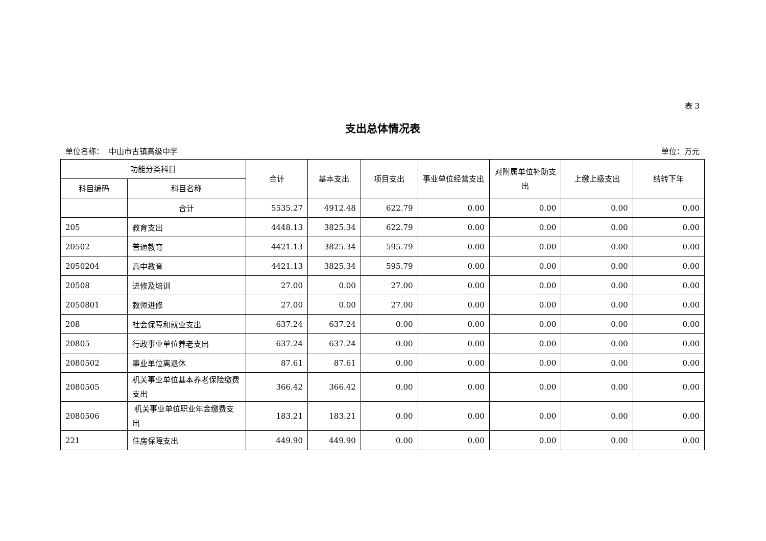表 3
支出总体情况表
单位名称： 中山市古镇高级中学 单位：万元
| 功能分类科目 | | 合计 | 基本支出 | 项目支出 | 事业单位经营支出 | 对附属单位补助支出 | 上缴上级支出 | 结转下年 |
| --- | --- | --- | --- | --- | --- | --- | --- | --- |
| 科目编码 | 科目名称 | | | | | | | |
| | 合计 | 5535.27 | 4912.48 | 622.79 | 0.00 | 0.00 | 0.00 | 0.00 |
| 205 | 教育支出 | 4448.13 | 3825.34 | 622.79 | 0.00 | 0.00 | 0.00 | 0.00 |
| 20502 | 普通教育 | 4421.13 | 3825.34 | 595.79 | 0.00 | 0.00 | 0.00 | 0.00 |
| 2050204 | 高中教育 | 4421.13 | 3825.34 | 595.79 | 0.00 | 0.00 | 0.00 | 0.00 |
| 20508 | 进修及培训 | 27.00 | 0.00 | 27.00 | 0.00 | 0.00 | 0.00 | 0.00 |
| 2050801 | 教师进修 | 27.00 | 0.00 | 27.00 | 0.00 | 0.00 | 0.00 | 0.00 |
| 208 | 社会保障和就业支出 | 637.24 | 637.24 | 0.00 | 0.00 | 0.00 | 0.00 | 0.00 |
| 20805 | 行政事业单位养老支出 | 637.24 | 637.24 | 0.00 | 0.00 | 0.00 | 0.00 | 0.00 |
| 2080502 | 事业单位离退休 | 87.61 | 87.61 | 0.00 | 0.00 | 0.00 | 0.00 | 0.00 |
| 2080505 | 机关事业单位基本养老保险缴费支出 | 366.42 | 366.42 | 0.00 | 0.00 | 0.00 | 0.00 | 0.00 |
| 2080506 | 机关事业单位职业年金缴费支出 | 183.21 | 183.21 | 0.00 | 0.00 | 0.00 | 0.00 | 0.00 |
| 221 | 住房保障支出 | 449.90 | 449.90 | 0.00 | 0.00 | 0.00 | 0.00 | 0.00 |